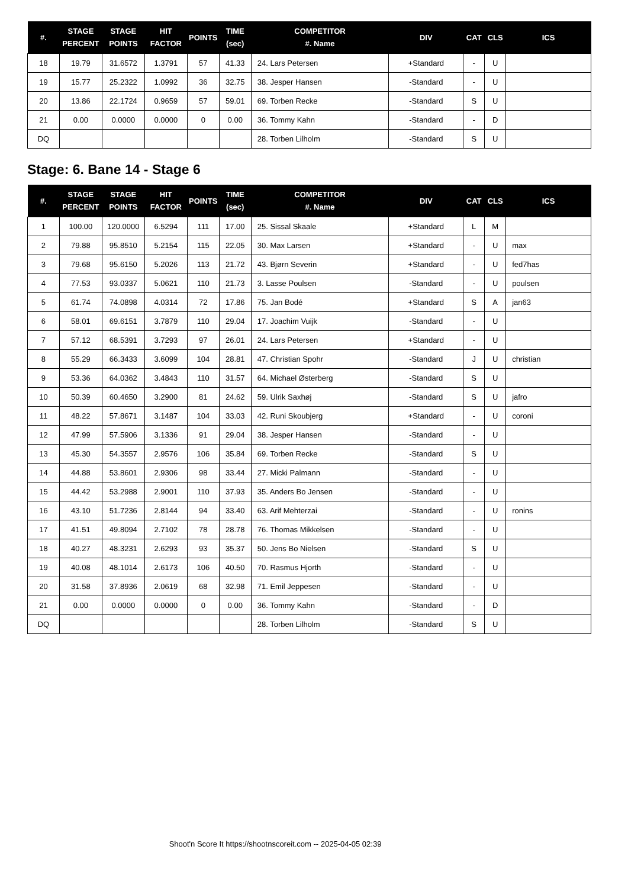| #. | STAGE PERCENT | STAGE POINTS | HIT FACTOR | POINTS | TIME (sec) | COMPETITOR #. Name | DIV | CAT | CLS | ICS |
| --- | --- | --- | --- | --- | --- | --- | --- | --- | --- | --- |
| 18 | 19.79 | 31.6572 | 1.3791 | 57 | 41.33 | 24. Lars Petersen | +Standard | - | U | |
| 19 | 15.77 | 25.2322 | 1.0992 | 36 | 32.75 | 38. Jesper Hansen | -Standard | - | U | |
| 20 | 13.86 | 22.1724 | 0.9659 | 57 | 59.01 | 69. Torben Recke | -Standard | S | U | |
| 21 | 0.00 | 0.0000 | 0.0000 | 0 | 0.00 | 36. Tommy Kahn | -Standard | - | D | |
| DQ | | | | | | 28. Torben Lilholm | -Standard | S | U | |
Stage: 6. Bane 14 - Stage 6
| #. | STAGE PERCENT | STAGE POINTS | HIT FACTOR | POINTS | TIME (sec) | COMPETITOR #. Name | DIV | CAT | CLS | ICS |
| --- | --- | --- | --- | --- | --- | --- | --- | --- | --- | --- |
| 1 | 100.00 | 120.0000 | 6.5294 | 111 | 17.00 | 25. Sissal Skaale | +Standard | L | M | |
| 2 | 79.88 | 95.8510 | 5.2154 | 115 | 22.05 | 30. Max Larsen | +Standard | - | U | max |
| 3 | 79.68 | 95.6150 | 5.2026 | 113 | 21.72 | 43. Bjørn Severin | +Standard | - | U | fed7has |
| 4 | 77.53 | 93.0337 | 5.0621 | 110 | 21.73 | 3. Lasse Poulsen | -Standard | - | U | poulsen |
| 5 | 61.74 | 74.0898 | 4.0314 | 72 | 17.86 | 75. Jan Bodé | +Standard | S | A | jan63 |
| 6 | 58.01 | 69.6151 | 3.7879 | 110 | 29.04 | 17. Joachim Vuijk | -Standard | - | U | |
| 7 | 57.12 | 68.5391 | 3.7293 | 97 | 26.01 | 24. Lars Petersen | +Standard | - | U | |
| 8 | 55.29 | 66.3433 | 3.6099 | 104 | 28.81 | 47. Christian Spohr | -Standard | J | U | christian |
| 9 | 53.36 | 64.0362 | 3.4843 | 110 | 31.57 | 64. Michael Østerberg | -Standard | S | U | |
| 10 | 50.39 | 60.4650 | 3.2900 | 81 | 24.62 | 59. Ulrik Saxhøj | -Standard | S | U | jafro |
| 11 | 48.22 | 57.8671 | 3.1487 | 104 | 33.03 | 42. Runi Skoubjerg | +Standard | - | U | coroni |
| 12 | 47.99 | 57.5906 | 3.1336 | 91 | 29.04 | 38. Jesper Hansen | -Standard | - | U | |
| 13 | 45.30 | 54.3557 | 2.9576 | 106 | 35.84 | 69. Torben Recke | -Standard | S | U | |
| 14 | 44.88 | 53.8601 | 2.9306 | 98 | 33.44 | 27. Micki Palmann | -Standard | - | U | |
| 15 | 44.42 | 53.2988 | 2.9001 | 110 | 37.93 | 35. Anders Bo Jensen | -Standard | - | U | |
| 16 | 43.10 | 51.7236 | 2.8144 | 94 | 33.40 | 63. Arif Mehterzai | -Standard | - | U | ronins |
| 17 | 41.51 | 49.8094 | 2.7102 | 78 | 28.78 | 76. Thomas Mikkelsen | -Standard | - | U | |
| 18 | 40.27 | 48.3231 | 2.6293 | 93 | 35.37 | 50. Jens Bo Nielsen | -Standard | S | U | |
| 19 | 40.08 | 48.1014 | 2.6173 | 106 | 40.50 | 70. Rasmus Hjorth | -Standard | - | U | |
| 20 | 31.58 | 37.8936 | 2.0619 | 68 | 32.98 | 71. Emil Jeppesen | -Standard | - | U | |
| 21 | 0.00 | 0.0000 | 0.0000 | 0 | 0.00 | 36. Tommy Kahn | -Standard | - | D | |
| DQ | | | | | | 28. Torben Lilholm | -Standard | S | U | |
Shoot'n Score It https://shootnscoreit.com -- 2025-04-05 02:39